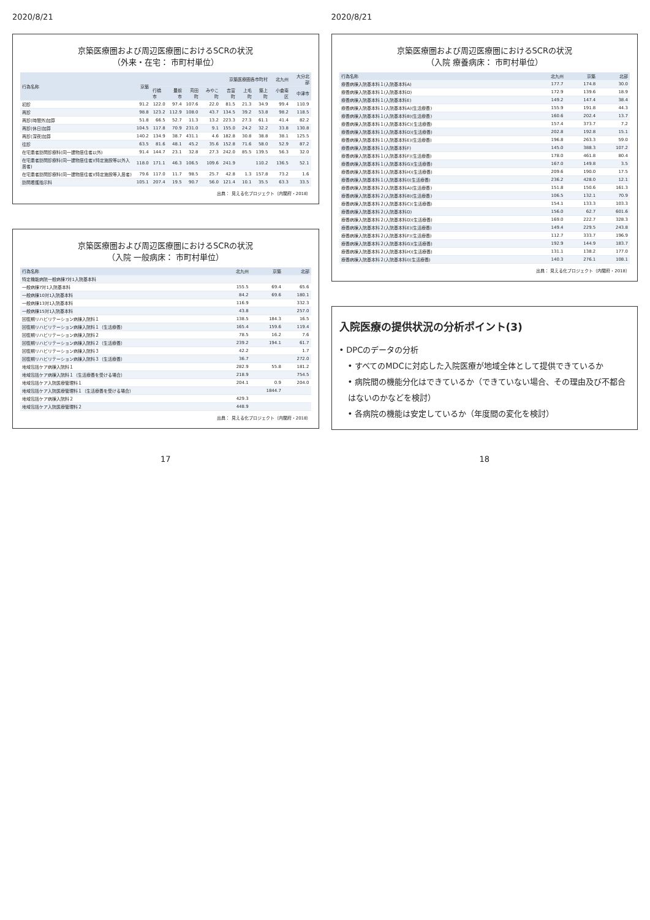2020/8/21
京築医療圏および周辺医療圏におけるSCRの状況
（外来・在宅： 市町村単位）
| 行為名称 | 京築 | 京築医療圏各市町村 | | | | | | | 北九州 | 大分北部 |
| --- | --- | --- | --- | --- | --- | --- | --- | --- | --- | --- |
| | | 行橋市 | 豊前市 | 苅田町 | みやこ町 | 吉富町 | 上毛町 | 築上町 | 小倉南区 | 中津市 |
| 初診 | 91.2 | 122.0 | 97.4 | 107.6 | 22.0 | 81.5 | 21.3 | 34.9 | 99.4 | 110.9 |
| 再診 | 98.8 | 123.2 | 112.9 | 108.0 | 43.7 | 134.5 | 39.2 | 53.8 | 98.2 | 118.5 |
| 再診(時間外)加算 | 51.8 | 66.5 | 52.7 | 11.3 | 13.2 | 223.3 | 27.3 | 61.1 | 41.4 | 82.2 |
| 再診(休日)加算 | 104.5 | 117.8 | 70.9 | 231.0 | 9.1 | 155.0 | 24.2 | 32.2 | 33.8 | 130.8 |
| 再診(深夜)加算 | 140.2 | 134.9 | 38.7 | 431.1 | 4.6 | 182.8 | 30.8 | 38.8 | 38.1 | 125.5 |
| 往診 | 63.5 | 81.6 | 48.1 | 45.2 | 35.6 | 152.8 | 71.6 | 58.0 | 52.9 | 87.2 |
| 在宅患者訪問診療料(同一建物居住者以外) | 91.4 | 144.7 | 23.1 | 32.8 | 27.3 | 242.0 | 85.5 | 139.5 | 56.3 | 32.0 |
| 在宅患者訪問診療料(同一建物居住者)(特定施設等以外入居者) | 118.0 | 171.1 | 46.3 | 106.5 | 109.6 | 241.9 | | 110.2 | 136.5 | 52.1 |
| 在宅患者訪問診療料(同一建物居住者)(特定施設等入居者) | 79.6 | 117.0 | 11.7 | 98.5 | 25.7 | 42.8 | 1.3 | 157.8 | 73.2 | 1.6 |
| 訪問看護指示料 | 105.1 | 207.4 | 19.5 | 90.7 | 56.0 | 121.4 | 10.1 | 35.5 | 63.3 | 33.5 |
出典： 見える化プロジェクト（内閣府・2018）
京築医療圏および周辺医療圏におけるSCRの状況
（入院 一般病床： 市町村単位）
| 行為名称 | 北九州 | 京築 | 北部 |
| --- | --- | --- | --- |
| 特定機能病院一般病棟7対1入院基本料 | | | |
| 一般病棟7対1入院基本料 | 155.5 | 69.4 | 65.6 |
| 一般病棟10対1入院基本料 | 84.2 | 69.6 | 180.1 |
| 一般病棟13対1入院基本料 | 116.9 | | 332.3 |
| 一般病棟15対1入院基本料 | 43.8 | | 257.0 |
| 回復期リハビリテーション病棟入院料１ | 138.5 | 184.3 | 16.5 |
| 回復期リハビリテーション病棟入院料１（生活療養） | 165.4 | 159.6 | 119.4 |
| 回復期リハビリテーション病棟入院料２ | 78.5 | 16.2 | 7.6 |
| 回復期リハビリテーション病棟入院料２（生活療養） | 239.2 | 194.1 | 61.7 |
| 回復期リハビリテーション病棟入院料３ | 42.2 | | 1.7 |
| 回復期リハビリテーション病棟入院料３（生活療養） | 36.7 | | 272.0 |
| 地域包括ケア病棟入院料１ | 282.9 | 55.8 | 181.2 |
| 地域包括ケア病棟入院料１（生活療養を受ける場合） | 218.9 | | 754.5 |
| 地域包括ケア入院医療管理料１ | 204.1 | 0.9 | 204.0 |
| 地域包括ケア入院医療管理料１（生活療養を受ける場合） | | 1844.7 | |
| 地域包括ケア病棟入院料２ | 429.3 | | |
| 地域包括ケア入院医療管理料２ | 448.9 | | |
出典： 見える化プロジェクト（内閣府・2018）
17
2020/8/21
京築医療圏および周辺医療圏におけるSCRの状況
（入院 療養病床： 市町村単位）
| 行為名称 | 北九州 | 京築 | 北部 |
| --- | --- | --- | --- |
| 療養病棟入院基本料１(入院基本料A) | 177.7 | 174.8 | 30.0 |
| 療養病棟入院基本料１(入院基本料D) | 172.9 | 139.6 | 18.9 |
| 療養病棟入院基本料１(入院基本料E) | 149.2 | 147.4 | 38.4 |
| 療養病棟入院基本料１(入院基本料A)(生活療養) | 155.9 | 191.8 | 44.3 |
| 療養病棟入院基本料１(入院基本料B)(生活療養) | 160.6 | 202.4 | 13.7 |
| 療養病棟入院基本料１(入院基本料C)(生活療養) | 157.4 | 373.7 | 7.2 |
| 療養病棟入院基本料１(入院基本料D)(生活療養) | 202.8 | 192.8 | 15.1 |
| 療養病棟入院基本料１(入院基本料E)(生活療養) | 196.8 | 263.3 | 59.0 |
| 療養病棟入院基本料１(入院基本料F) | 145.0 | 388.3 | 107.2 |
| 療養病棟入院基本料１(入院基本料F)(生活療養) | 178.0 | 461.8 | 80.4 |
| 療養病棟入院基本料１(入院基本料G)(生活療養) | 167.0 | 149.8 | 3.5 |
| 療養病棟入院基本料１(入院基本料H)(生活療養) | 209.6 | 190.0 | 17.5 |
| 療養病棟入院基本料１(入院基本料I)(生活療養) | 236.2 | 428.0 | 12.1 |
| 療養病棟入院基本料２(入院基本料A)(生活療養) | 151.8 | 150.6 | 161.3 |
| 療養病棟入院基本料２(入院基本料B)(生活療養) | 106.5 | 132.1 | 70.9 |
| 療養病棟入院基本料２(入院基本料C)(生活療養) | 154.1 | 133.3 | 103.3 |
| 療養病棟入院基本料２(入院基本料D) | 156.0 | 62.7 | 601.6 |
| 療養病棟入院基本料２(入院基本料D)(生活療養) | 169.0 | 222.7 | 328.3 |
| 療養病棟入院基本料２(入院基本料E)(生活療養) | 149.4 | 229.5 | 243.8 |
| 療養病棟入院基本料２(入院基本料F)(生活療養) | 112.7 | 333.7 | 196.9 |
| 療養病棟入院基本料２(入院基本料G)(生活療養) | 192.9 | 144.9 | 183.7 |
| 療養病棟入院基本料２(入院基本料H)(生活療養) | 131.1 | 138.2 | 177.0 |
| 療養病棟入院基本料２(入院基本料I)(生活療養) | 140.3 | 276.1 | 108.1 |
出典： 見える化プロジェクト（内閣府・2018）
入院医療の提供状況の分析ポイント(3)
• DPCのデータの分析
• すべてのMDCに対応した入院医療が地域全体として提供できているか
• 病院間の機能分化はできているか（できていない場合、その理由及び不都合はないのかなどを検討）
• 各病院の機能は安定しているか（年度間の変化を検討）
18